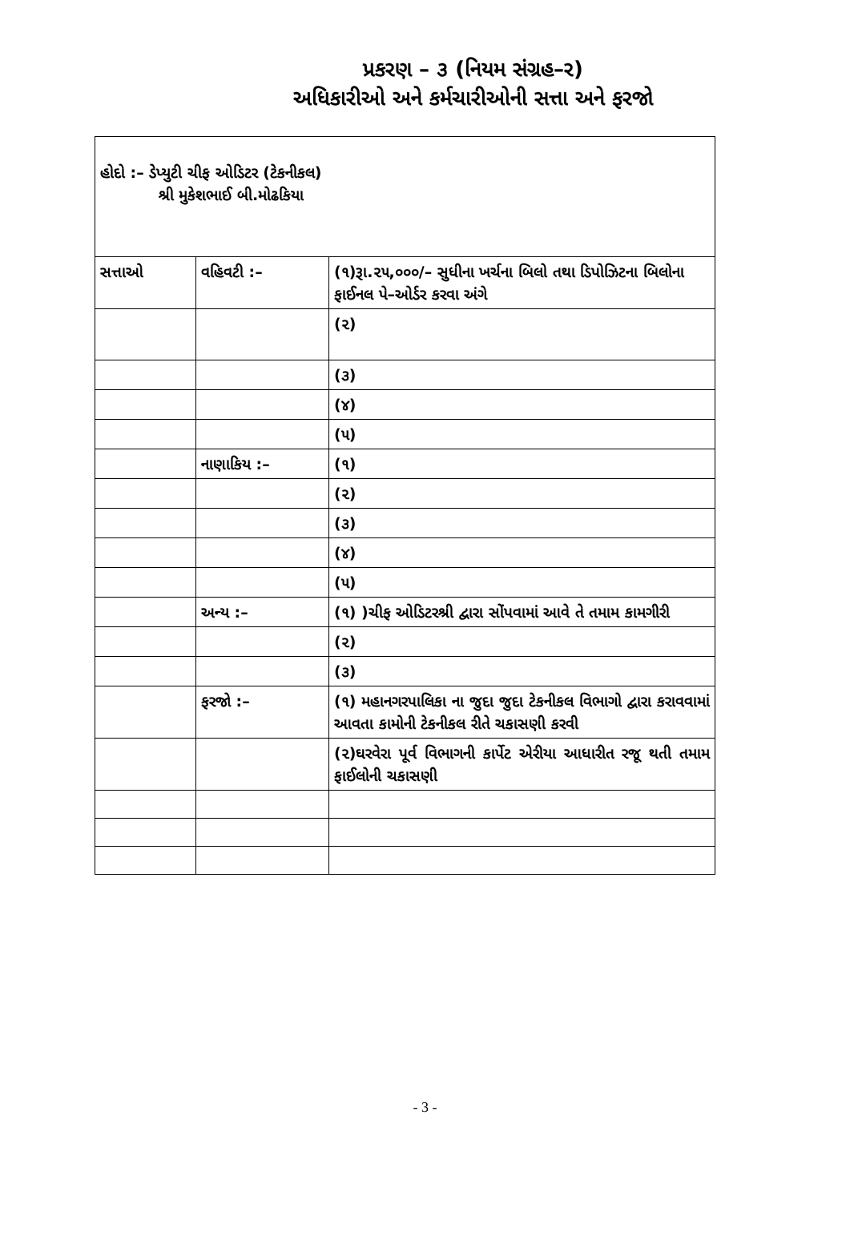પ્રકરણ – ૩ (નિયમ સંગ્રહ–ર)
અધિકારીઓ અને કર્મચારીઓની સત્તા અને ફરજો
| હોદો :– ડેપ્યુટી ચીફ ઓડિટર (ટેકનીકલ) શ્રી મુકેશભાઈ બી.મોઢકિયા | | |
| સત્તાઓ | વહિવટી :– | (૧)રૂા.૨૫,૦૦૦/– સુધીના ખર્ચના બિલો તથા ડિપોઝિટના બિલોના ફાઈનલ પે–ઓર્ડર કરવા અંગે |
| | | (૨) |
| | | (૩) |
| | | (૪) |
| | | (૫) |
| | નાણાકિય :– | (૧) |
| | | (૨) |
| | | (૩) |
| | | (૪) |
| | | (૫) |
| | અન્ય :– | (૧) )ચીફ ઓડિટરશ્રી દ્વારા સોંપવામાં આવે તે તમામ કામગીરી |
| | | (૨) |
| | | (૩) |
| | ફરજો :– | (૧) મહાનગરપાલિકા ના જુદા જુદા ટેકનીકલ વિભાગો દ્વારા કરાવવામાં આવતા કામોની ટેકનીકલ રીતે ચકાસણી કરવી |
| | | (૨)ઘરવેરા પૂર્વ વિભાગની કાર્પેટ એરીયા આધારીત રજૂ થતી તમામ ફાઈલોની ચકાસણી |
- 3 -